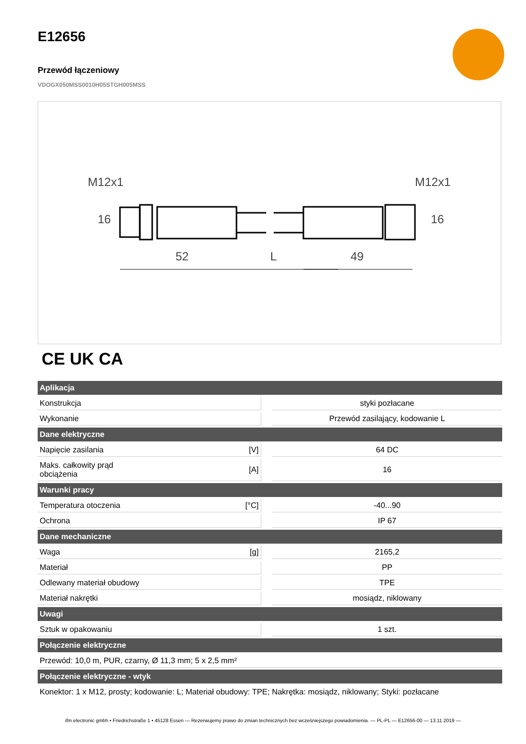E12656
Przewód łączeniowy
VDOGX050MSS0010H05STGH005MSS
M12x1
M12x1
52
L
49
16
16
CE UK CA
| Aplikacja | | | |
| --- | --- | --- | --- |
| Konstrukcja | | | styki pozłacane |
| Wykonanie | | | Przewód zasilający, kodowanie L |
| Dane elektryczne | | | |
| Napięcie zasilania | [V] | | 64 DC |
| Maks. całkowity prąd obciążenia | [A] | | 16 |
| Warunki pracy | | | |
| Temperatura otoczenia | [°C] | | -40...90 |
| Ochrona | | | IP 67 |
| Dane mechaniczne | | | |
| Waga | [g] | | 2165,2 |
| Materiał | | | PP |
| Odlewany materiał obudowy | | | TPE |
| Materiał nakrętki | | | mosiądz, niklowany |
| Uwagi | | | |
| Sztuk w opakowaniu | | | 1 szt. |
| Połączenie elektryczne | | | |
| Przewód: 10,0 m, PUR, czarny, Ø 11,3 mm; 5 x 2,5 mm² | | | |
| Połączenie elektryczne - wtyk | | | |
| Konektor: 1 x M12, prosty; kodowanie: L; Materiał obudowy: TPE; Nakrętka: mosiądz, niklowany; Styki: pozłacane | | | |
ifm electronic gmbh • Friedrichstraße 1 • 45128 Essen — Rezerwujemy prawo do zmian technicznych bez wcześniejszego powiadomienia. — PL-PL — E12656-00 — 13.11.2019 —